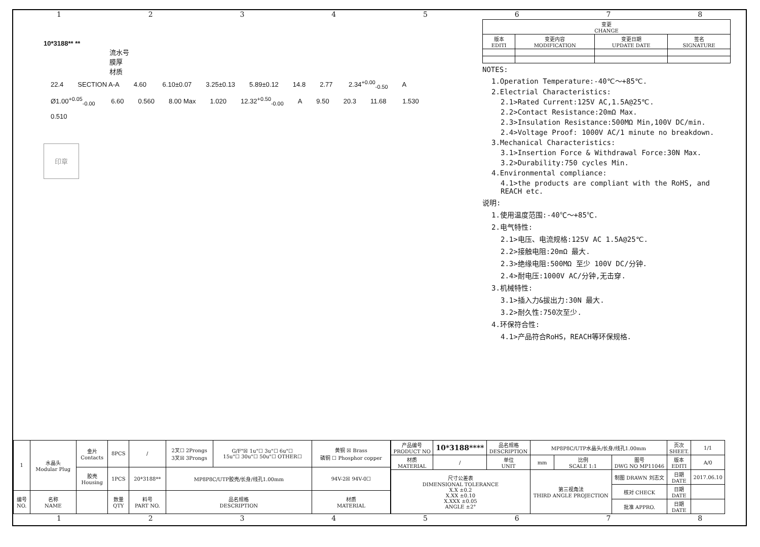12345678
10*3188** **
流水号
膜厚
材质
22.4 SECTION A-A 4.60 6.10±0.07 3.25±0.13 5.89±0.12 14.8 2.77 2.34<sup>+0.00</sup><sub>-0.50</sub> A Ø1.00<sup>+0.05</sup><sub>-0.00</sub> 6.60 0.560 8.00 Max 1.020 12.32<sup>+0.50</sup><sub>-0.00</sub> A 9.50 20.3 11.68 1.530 0.510
印章
| 变更 CHANGE | | | |
| 版本 EDITI | 变更内容 MODIFICATION | 变更日期 UPDATE DATE | 签名 SIGNATURE |
NOTES:
1.Operation Temperature:-40℃～+85℃.
2.Electrial Characteristics:
2.1>Rated Current:125V AC,1.5A@25℃.
2.2>Contact Resistance:20mΩ Max.
2.3>Insulation Resistance:500MΩ Min,100V DC/min.
2.4>Voltage Proof: 1000V AC/1 minute no breakdown.
3.Mechanical Characteristics:
3.1>Insertion Force & Withdrawal Force:30N Max.
3.2>Durability:750 cycles Min.
4.Environmental compliance:
4.1>the products are compliant with the RoHS, and REACH etc.
说明:
1.使用温度范围:-40℃～+85℃.
2.电气特性:
2.1>电压、电流规格:125V AC 1.5A@25℃.
2.2>接触电阻:20mΩ 最大.
2.3>绝缘电阻:500MΩ 至少 100V DC/分钟.
2.4>耐电压:1000V AC/分钟,无击穿.
3.机械特性:
3.1>插入力&拔出力:30N 最大.
3.2>耐久性:750次至少.
4.环保符合性:
4.1>产品符合RoHS，REACH等环保规格.
| 1 | 水晶头 Modular Plug | 金片 Contacts | 8PCS | / | 2叉☐ 2Prongs 3叉☒ 3Prongs | G/F"☒ 1u"☐ 3u"☐ 6u"☐ 15u"☐ 30u"☐ 50u"☐ OTHER☐ | 黄铜 ☒ Brass 磷铜 ☐ Phosphor copper |
| | | 胶壳 Housing | 1PCS | 20*3188** | MP8P8C/UTP胶壳/长身/线孔1.00mm | | 94V-2☒ 94V-0☐ |
| 编号 NO. | 名称 NAME | | 数量 QTY | 料号 PART NO. | 品名规格 DESCRIPTION | | 材质 MATERIAL |
| 产品编号 PRODUCT NO | 10*3188**** | 品名规格 DESCRIPTION | MP8P8C/UTP水晶头/长身/线孔1.00mm | | | 页次 SHEET. | 1/1 |
| 材质 MATERIAL | / | 单位 UNIT | mm | 比例 SCALE 1:1 | 图号 DWG NO MP11046 | 版本 EDITI | A/0 |
| 尺寸公差表 DIMENSIONAL TOLERANCE X.X ±0.2 X.XX ±0.10 X.XXX ±0.05 ANGLE ±2° | | | 第三视角法 THIRD ANGLE PROJECTION | | 制图 DRAWN 刘志文 | 日期 DATE | 2017.06.10 |
| | | | | | 核对 CHECK | 日期 DATE | |
| | | | | | 批准 APPRO. | 日期 DATE | |
12345678